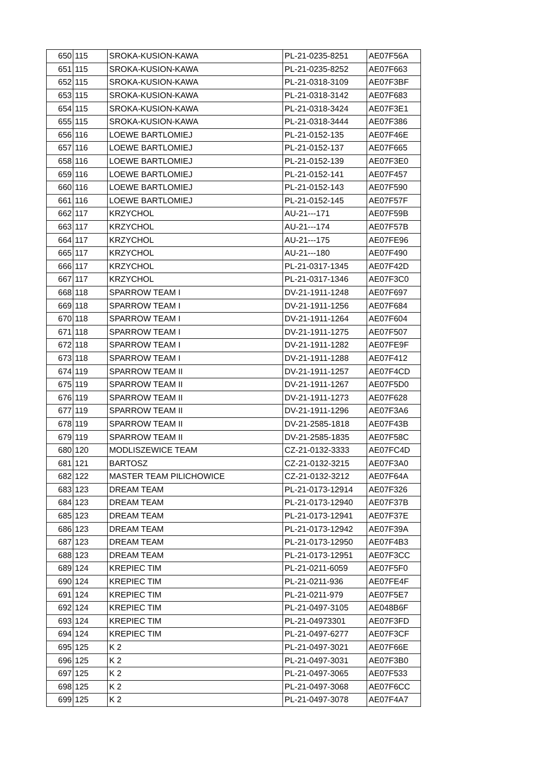| 650 | 115 | SROKA-KUSION-KAWA | PL-21-0235-8251 | AE07F56A |
| 651 | 115 | SROKA-KUSION-KAWA | PL-21-0235-8252 | AE07F663 |
| 652 | 115 | SROKA-KUSION-KAWA | PL-21-0318-3109 | AE07F3BF |
| 653 | 115 | SROKA-KUSION-KAWA | PL-21-0318-3142 | AE07F683 |
| 654 | 115 | SROKA-KUSION-KAWA | PL-21-0318-3424 | AE07F3E1 |
| 655 | 115 | SROKA-KUSION-KAWA | PL-21-0318-3444 | AE07F386 |
| 656 | 116 | LOEWE BARTLOMIEJ | PL-21-0152-135 | AE07F46E |
| 657 | 116 | LOEWE BARTLOMIEJ | PL-21-0152-137 | AE07F665 |
| 658 | 116 | LOEWE BARTLOMIEJ | PL-21-0152-139 | AE07F3E0 |
| 659 | 116 | LOEWE BARTLOMIEJ | PL-21-0152-141 | AE07F457 |
| 660 | 116 | LOEWE BARTLOMIEJ | PL-21-0152-143 | AE07F590 |
| 661 | 116 | LOEWE BARTLOMIEJ | PL-21-0152-145 | AE07F57F |
| 662 | 117 | KRZYCHOL | AU-21---171 | AE07F59B |
| 663 | 117 | KRZYCHOL | AU-21---174 | AE07F57B |
| 664 | 117 | KRZYCHOL | AU-21---175 | AE07FE96 |
| 665 | 117 | KRZYCHOL | AU-21---180 | AE07F490 |
| 666 | 117 | KRZYCHOL | PL-21-0317-1345 | AE07F42D |
| 667 | 117 | KRZYCHOL | PL-21-0317-1346 | AE07F3C0 |
| 668 | 118 | SPARROW TEAM I | DV-21-1911-1248 | AE07F697 |
| 669 | 118 | SPARROW TEAM I | DV-21-1911-1256 | AE07F684 |
| 670 | 118 | SPARROW TEAM I | DV-21-1911-1264 | AE07F604 |
| 671 | 118 | SPARROW TEAM I | DV-21-1911-1275 | AE07F507 |
| 672 | 118 | SPARROW TEAM I | DV-21-1911-1282 | AE07FE9F |
| 673 | 118 | SPARROW TEAM I | DV-21-1911-1288 | AE07F412 |
| 674 | 119 | SPARROW TEAM II | DV-21-1911-1257 | AE07F4CD |
| 675 | 119 | SPARROW TEAM II | DV-21-1911-1267 | AE07F5D0 |
| 676 | 119 | SPARROW TEAM II | DV-21-1911-1273 | AE07F628 |
| 677 | 119 | SPARROW TEAM II | DV-21-1911-1296 | AE07F3A6 |
| 678 | 119 | SPARROW TEAM II | DV-21-2585-1818 | AE07F43B |
| 679 | 119 | SPARROW TEAM II | DV-21-2585-1835 | AE07F58C |
| 680 | 120 | MODLISZEWICE TEAM | CZ-21-0132-3333 | AE07FC4D |
| 681 | 121 | BARTOSZ | CZ-21-0132-3215 | AE07F3A0 |
| 682 | 122 | MASTER TEAM PILICHOWICE | CZ-21-0132-3212 | AE07F64A |
| 683 | 123 | DREAM TEAM | PL-21-0173-12914 | AE07F326 |
| 684 | 123 | DREAM TEAM | PL-21-0173-12940 | AE07F37B |
| 685 | 123 | DREAM TEAM | PL-21-0173-12941 | AE07F37E |
| 686 | 123 | DREAM TEAM | PL-21-0173-12942 | AE07F39A |
| 687 | 123 | DREAM TEAM | PL-21-0173-12950 | AE07F4B3 |
| 688 | 123 | DREAM TEAM | PL-21-0173-12951 | AE07F3CC |
| 689 | 124 | KREPIEC TIM | PL-21-0211-6059 | AE07F5F0 |
| 690 | 124 | KREPIEC TIM | PL-21-0211-936 | AE07FE4F |
| 691 | 124 | KREPIEC TIM | PL-21-0211-979 | AE07F5E7 |
| 692 | 124 | KREPIEC TIM | PL-21-0497-3105 | AE048B6F |
| 693 | 124 | KREPIEC TIM | PL-21-04973301 | AE07F3FD |
| 694 | 124 | KREPIEC TIM | PL-21-0497-6277 | AE07F3CF |
| 695 | 125 | K 2 | PL-21-0497-3021 | AE07F66E |
| 696 | 125 | K 2 | PL-21-0497-3031 | AE07F3B0 |
| 697 | 125 | K 2 | PL-21-0497-3065 | AE07F533 |
| 698 | 125 | K 2 | PL-21-0497-3068 | AE07F6CC |
| 699 | 125 | K 2 | PL-21-0497-3078 | AE07F4A7 |